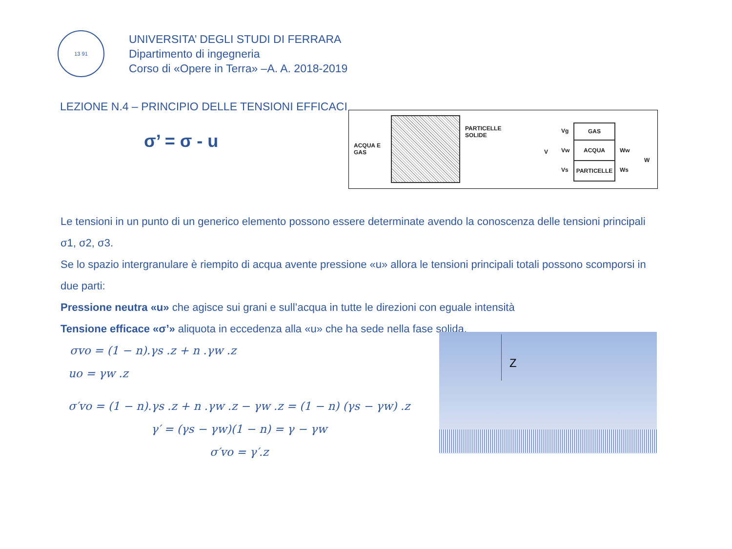13 91
UNIVERSITA’ DEGLI STUDI DI FERRARA
Dipartimento di ingegneria
Corso di «Opere in Terra» –A. A. 2018-2019
LEZIONE N.4 – PRINCIPIO DELLE TENSIONI EFFICACI
σ’ = σ - u
ACQUA E
GAS
PARTICELLE
SOLIDE
V
Vg
Vw
Vs
GAS
ACQUA
PARTICELLE
Ww
Ws
W
Le tensioni in un punto di un generico elemento possono essere determinate avendo la conoscenza delle tensioni principali
σ1, σ2, σ3.
Se lo spazio intergranulare è riempito di acqua avente pressione «u» allora le tensioni principali totali possono scomporsi in due parti:
Pressione neutra «u» che agisce sui grani e sull’acqua in tutte le direzioni con eguale intensità
Tensione efficace «σ’» aliquota in eccedenza alla «u» che ha sede nella fase solida.
σvo = (1 − n).γs .z + n .γw .z
uo = γw .z
σ′vo = (1 − n).γs .z + n .γw .z − γw .z = (1 − n) (γs − γw) .z
γ′ = (γs − γw)(1 − n) = γ − γw
σ′vo = γ′.z
Z